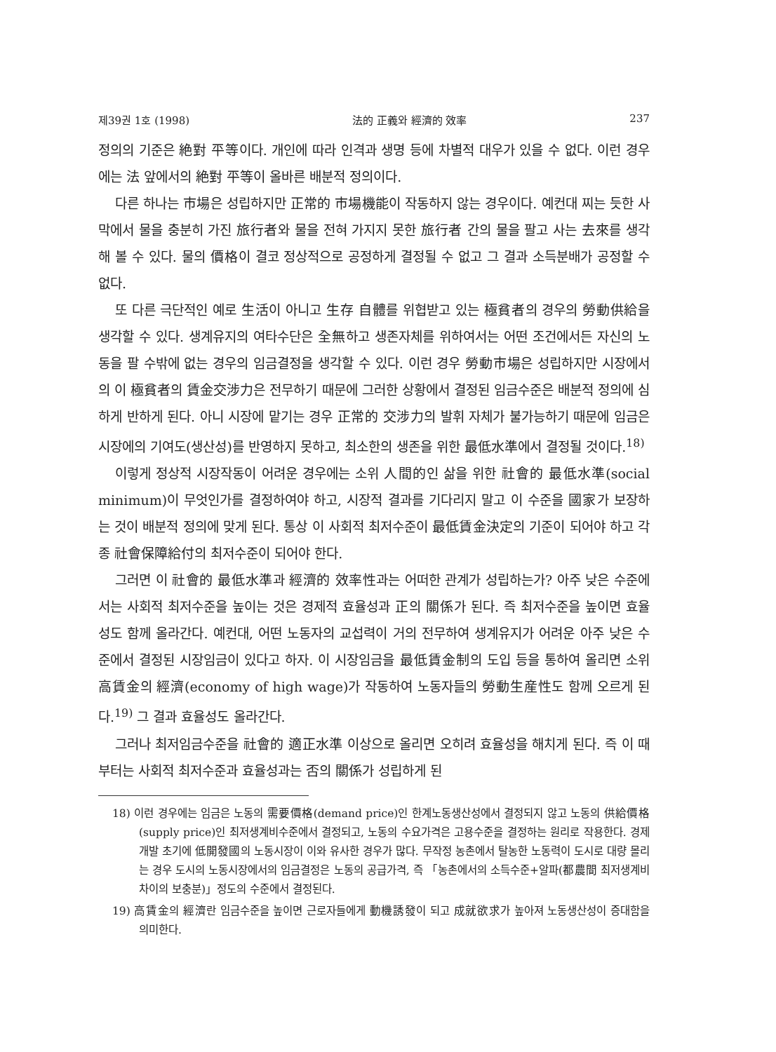제39권 1호 (1998) 法的 正義와 經濟的 效率 237
정의의 기준은 絶對 平等이다. 개인에 따라 인격과 생명 등에 차별적 대우가 있을 수 없다. 이런 경우에는 法 앞에서의 絶對 平等이 올바른 배분적 정의이다.
다른 하나는 市場은 성립하지만 正常的 市場機能이 작동하지 않는 경우이다. 예컨대 찌는 듯한 사막에서 물을 충분히 가진 旅行者와 물을 전혀 가지지 못한 旅行者 간의 물을 팔고 사는 去來를 생각해 볼 수 있다. 물의 價格이 결코 정상적으로 공정하게 결정될 수 없고 그 결과 소득분배가 공정할 수 없다.
또 다른 극단적인 예로 生活이 아니고 生存 自體를 위협받고 있는 極貧者의 경우의 勞動供給을 생각할 수 있다. 생계유지의 여타수단은 全無하고 생존자체를 위하여서는 어떤 조건에서든 자신의 노동을 팔 수밖에 없는 경우의 임금결정을 생각할 수 있다. 이런 경우 勞動市場은 성립하지만 시장에서의 이 極貧者의 賃金交涉力은 전무하기 때문에 그러한 상황에서 결정된 임금수준은 배분적 정의에 심하게 반하게 된다. 아니 시장에 맡기는 경우 正常的 交涉力의 발휘 자체가 불가능하기 때문에 임금은 시장에의 기여도(생산성)를 반영하지 못하고, 최소한의 생존을 위한 最低水準에서 결정될 것이다.<sup>18)</sup>
이렇게 정상적 시장작동이 어려운 경우에는 소위 人間的인 삶을 위한 社會的 最低水準(social minimum)이 무엇인가를 결정하여야 하고, 시장적 결과를 기다리지 말고 이 수준을 國家가 보장하는 것이 배분적 정의에 맞게 된다. 통상 이 사회적 최저수준이 最低賃金決定의 기준이 되어야 하고 각종 社會保障給付의 최저수준이 되어야 한다.
그러면 이 社會的 最低水準과 經濟的 效率性과는 어떠한 관계가 성립하는가? 아주 낮은 수준에서는 사회적 최저수준을 높이는 것은 경제적 효율성과 正의 關係가 된다. 즉 최저수준을 높이면 효율성도 함께 올라간다. 예컨대, 어떤 노동자의 교섭력이 거의 전무하여 생계유지가 어려운 아주 낮은 수준에서 결정된 시장임금이 있다고 하자. 이 시장임금을 最低賃金制의 도입 등을 통하여 올리면 소위 高賃金의 經濟(economy of high wage)가 작동하여 노동자들의 勞動生産性도 함께 오르게 된다.<sup>19)</sup> 그 결과 효율성도 올라간다.
그러나 최저임금수준을 社會的 適正水準 이상으로 올리면 오히려 효율성을 해치게 된다. 즉 이 때부터는 사회적 최저수준과 효율성과는 否의 關係가 성립하게 된
18) 이런 경우에는 임금은 노동의 需要價格(demand price)인 한계노동생산성에서 결정되지 않고 노동의 供給價格(supply price)인 최저생계비수준에서 결정되고, 노동의 수요가격은 고용수준을 결정하는 원리로 작용한다. 경제개발 초기에 低開發國의 노동시장이 이와 유사한 경우가 많다. 무작정 농촌에서 탈농한 노동력이 도시로 대량 몰리는 경우 도시의 노동시장에서의 임금결정은 노동의 공급가격, 즉 「농촌에서의 소득수준+알파(都農間 최저생계비차이의 보충분)」정도의 수준에서 결정된다.
19) 高賃金의 經濟란 임금수준을 높이면 근로자들에게 動機誘發이 되고 成就欲求가 높아져 노동생산성이 증대함을 의미한다.